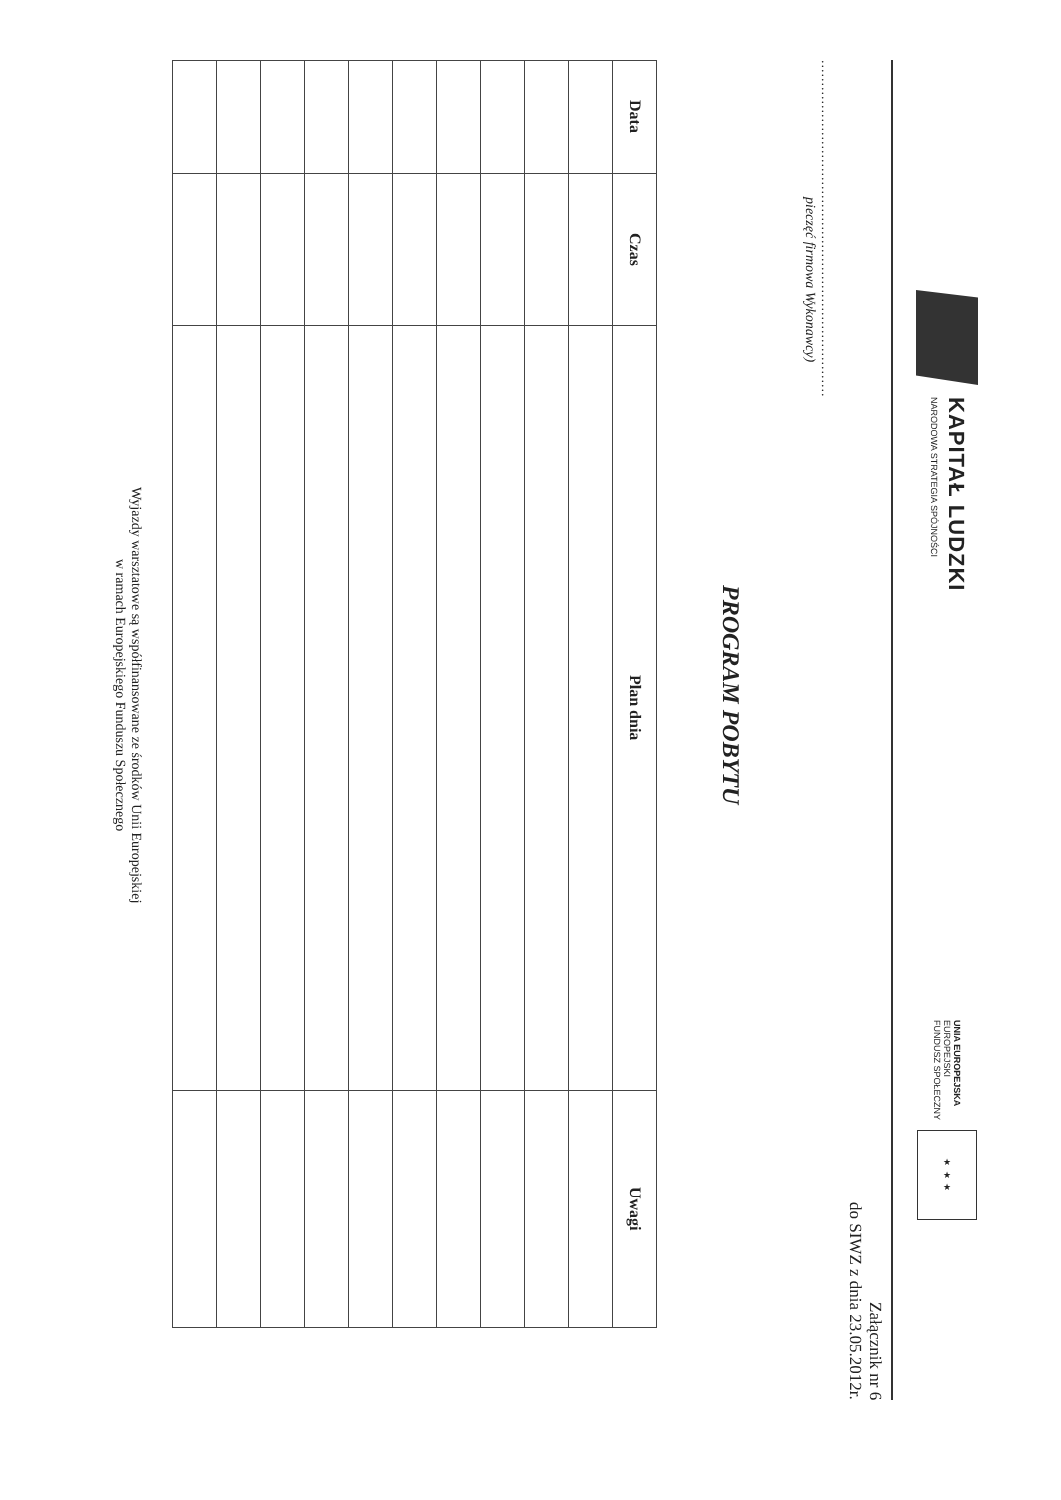KAPITAŁ LUDZKI
NARODOWA STRATEGIA SPÓJNOŚCI
UNIA EUROPEJSKA
EUROPEJSKI
FUNDUSZ SPOŁECZNY
★ ★ ★
Załącznik nr 6
do SIWZ z dnia 23.05.2012r.
...........................................................................
pieczęć firmowa Wykonawcy)
PROGRAM POBYTU
| Data | Czas | Plan dnia | Uwagi |
| --- | --- | --- | --- |
Wyjazdy warsztatowe są współfinansowane ze środków Unii Europejskiej
w ramach Europejskiego Funduszu Społecznego